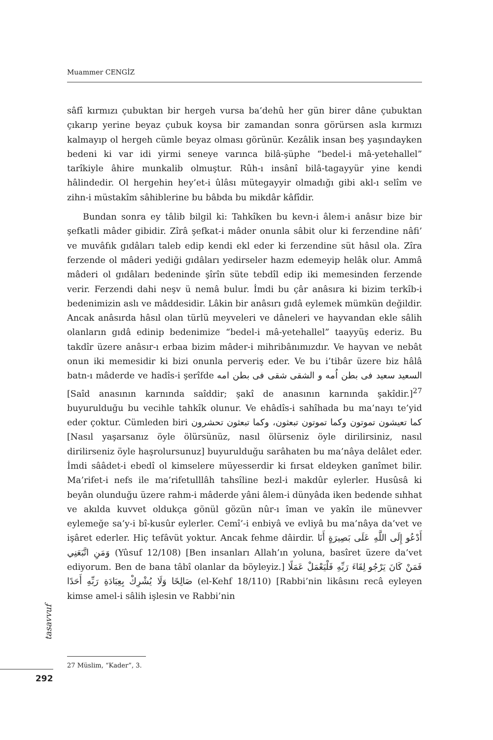Muammer CENGİZ
sâfî kırmızı çubuktan bir hergeh vursa ba’dehû her gün birer dâne çubuktan çıkarıp yerine beyaz çubuk koysa bir zamandan sonra görürsen asla kırmızı kalmayıp ol hergeh cümle beyaz olması görünür. Kezâlik insan beş yaşındayken bedeni ki var idi yirmi seneye varınca bilâ-şüphe “bedel-i mâ-yetehallel” tarîkiyle âhire munkalib olmuştur. Rûh-ı insânî bilâ-tagayyür yine kendi hâlindedir. Ol hergehin hey’et-i ûlâsı mütegayyir olmadığı gibi akl-ı selîm ve zihn-i müstakîm sâhiblerine bu bâbda bu mikdâr kâfîdir.
Bundan sonra ey tâlib bilgil ki: Tahkîken bu kevn-i âlem-i anâsır bize bir şefkatli mâder gibidir. Zîrâ şefkat-i mâder onunla sâbit olur ki ferzendine nâfi’ ve muvâfık gıdâları taleb edip kendi ekl eder ki ferzendine süt hâsıl ola. Zîra ferzende ol mâderi yediği gıdâları yedirseler hazm edemeyip helâk olur. Ammâ mâderi ol gıdâları bedeninde şîrîn süte tebdîl edip iki memesinden ferzende verir. Ferzendi dahi neşv ü nemâ bulur. İmdi bu çâr anâsıra ki bizim terkîb-i bedenimizin aslı ve mâddesidir. Lâkin bir anâsırı gıdâ eylemek mümkün değildir. Ancak anâsırda hâsıl olan türlü meyveleri ve dâneleri ve hayvandan ekle sâlih olanların gıdâ edinip bedenimize “bedel-i mâ-yetehallel” taayyüş ederiz. Bu takdîr üzere anâsır-ı erbaa bizim mâder-i mihribânımızdır. Ve hayvan ve nebât onun iki memesidir ki bizi onunla perveriş eder. Ve bu i’tibâr üzere biz hâlâ batn-ı mâderde ve hadîs-i şerîfde السعيد سعيد فى بطن اُمه و الشقى شقى فى بطن امه [Saîd anasının karnında saîddir; şakî de anasının karnında şakîdir.]<sup>27</sup> buyurulduğu bu vecihle tahkîk olunur. Ve ehâdîs-i sahîhada bu ma’nayı te’yid eder çoktur. Cümleden biri كما تعيشون تموتون وكما تموتون تبعثون، وكما تبعثون تحشرون [Nasıl yaşarsanız öyle ölürsünüz, nasıl ölürseniz öyle dirilirsiniz, nasıl dirilirseniz öyle haşrolursunuz] buyurulduğu sarâhaten bu ma’nâya delâlet eder. İmdi sââdet-i ebedî ol kimselere müyesserdir ki fırsat eldeyken ganîmet bilir. Ma’rifet-i nefs ile ma’rifetulllâh tahsîline bezl-i makdûr eylerler. Husûsâ ki beyân olunduğu üzere rahm-i mâderde yâni âlem-i dünyâda iken bedende sıhhat ve akılda kuvvet oldukça gönül gözün nûr-ı îman ve yakîn ile münevver eylemeğe sa’y-i bî-kusûr eylerler. Cemî’-i enbiyâ ve evliyâ bu ma’nâya da’vet ve işâret ederler. Hiç tefâvüt yoktur. Ancak fehme dâirdir. أَدْعُو إِلَى اللَّهِ عَلَى بَصِيرَةٍ أَنَا وَمَنِ اتَّبَعَنِي (Yûsuf 12/108) [Ben insanları Allah’ın yoluna, basîret üzere da’vet ediyorum. Ben de bana tâbî olanlar da böyleyiz.] فَمَنْ كَانَ يَرْجُو لِقَاءَ رَبِّهِ فَلْيَعْمَلْ عَمَلًا صَالِحًا وَلَا يُشْرِكْ بِعِبَادَةِ رَبِّهِ أَحَدًا (el-Kehf 18/110) [Rabbi’nin likâsını recâ eyleyen kimse amel-i sâlih işlesin ve Rabbi’nin
tasavvuf
292
27 Müslim, “Kader”, 3.